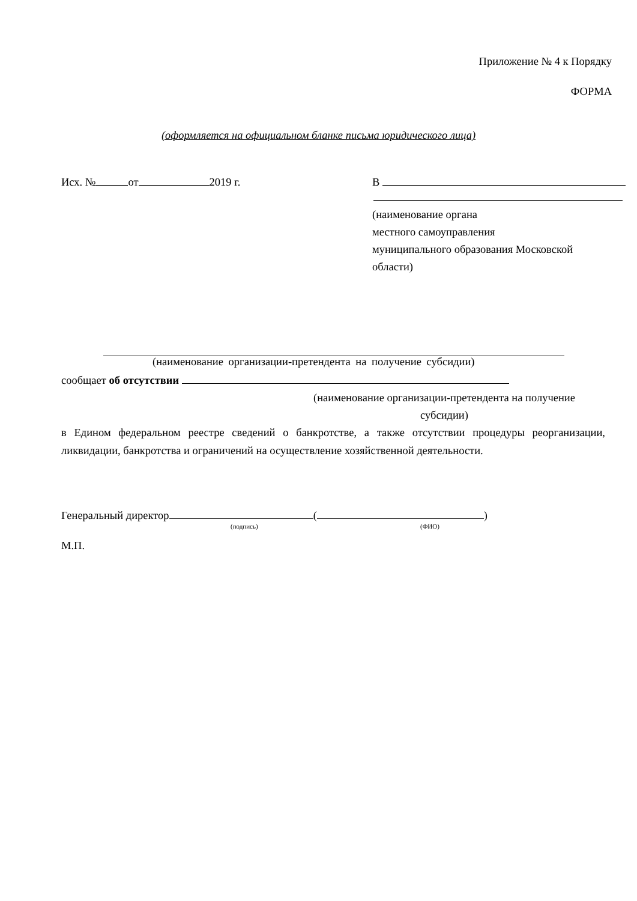Приложение № 4 к Порядку
ФОРМА
(оформляется на официальном бланке письма юридического лица)
Исх. № от 2019 г. В
(наименование органа
местного самоуправления
муниципального образования Московской
области)
(наименование организации-претендента на получение субсидии)
сообщает об отсутствии
(наименование организации-претендента на получение
субсидии)
в Едином федеральном реестре сведений о банкротстве, а также отсутствии процедуры реорганизации, ликвидации, банкротства и ограничений на осуществление хозяйственной деятельности.
Генеральный директор ( )
(подпись) (ФИО)
М.П.